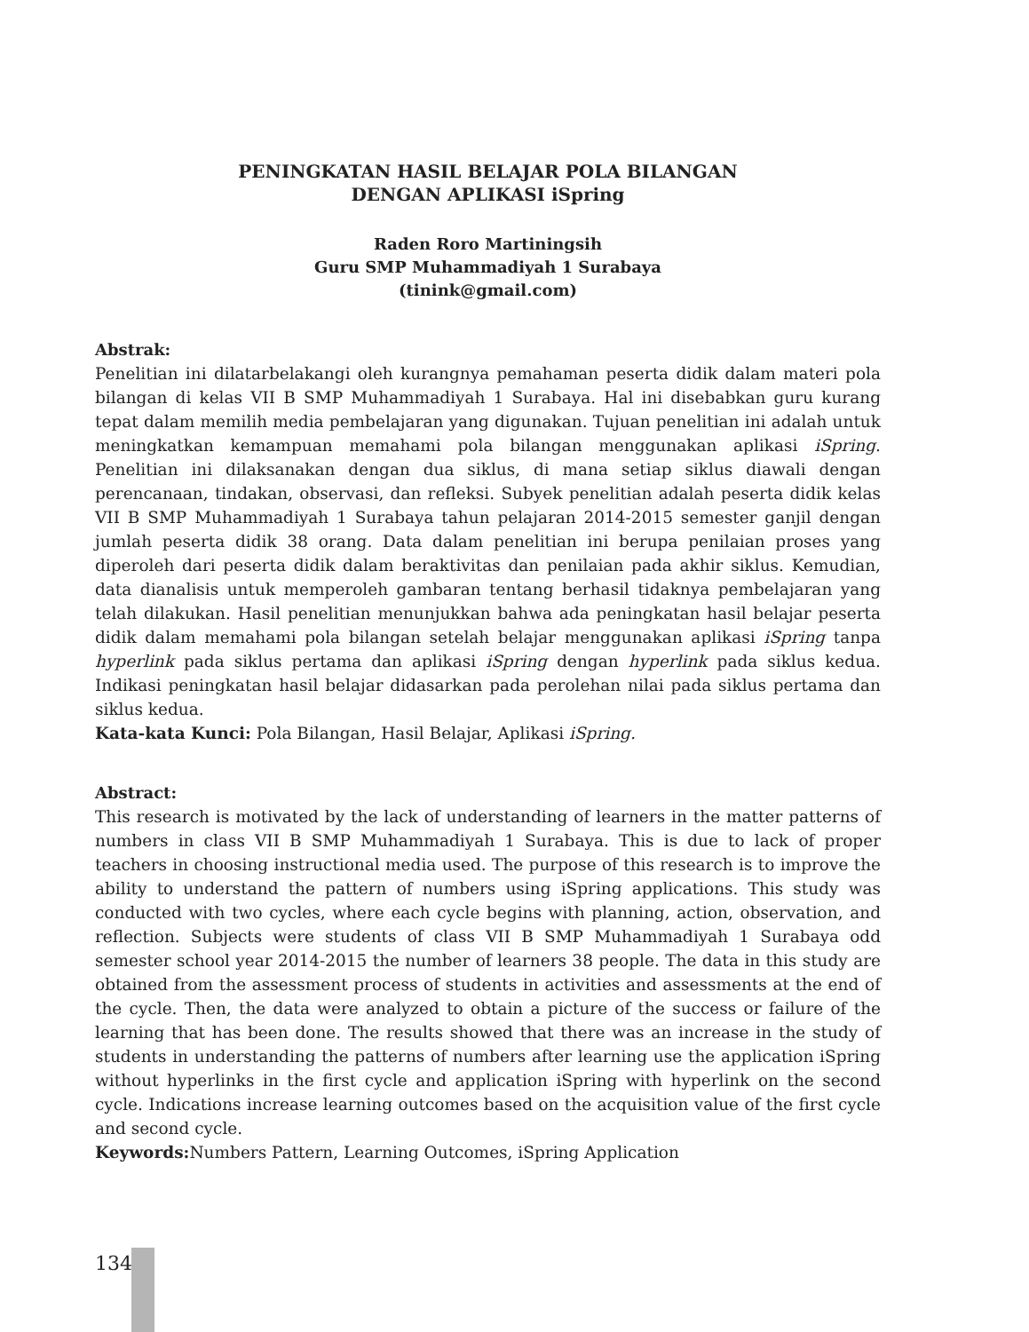PENINGKATAN HASIL BELAJAR POLA BILANGAN
DENGAN APLIKASI iSpring
Raden Roro Martiningsih
Guru SMP Muhammadiyah 1 Surabaya
(tinink@gmail.com)
Abstrak:
Penelitian ini dilatarbelakangi oleh kurangnya pemahaman peserta didik dalam materi pola bilangan di kelas VII B SMP Muhammadiyah 1 Surabaya. Hal ini disebabkan guru kurang tepat dalam memilih media pembelajaran yang digunakan. Tujuan penelitian ini adalah untuk meningkatkan kemampuan memahami pola bilangan menggunakan aplikasi iSpring. Penelitian ini dilaksanakan dengan dua siklus, di mana setiap siklus diawali dengan perencanaan, tindakan, observasi, dan refleksi. Subyek penelitian adalah peserta didik kelas VII B SMP Muhammadiyah 1 Surabaya tahun pelajaran 2014-2015 semester ganjil dengan jumlah peserta didik 38 orang. Data dalam penelitian ini berupa penilaian proses yang diperoleh dari peserta didik dalam beraktivitas dan penilaian pada akhir siklus. Kemudian, data dianalisis untuk memperoleh gambaran tentang berhasil tidaknya pembelajaran yang telah dilakukan. Hasil penelitian menunjukkan bahwa ada peningkatan hasil belajar peserta didik dalam memahami pola bilangan setelah belajar menggunakan aplikasi iSpring tanpa hyperlink pada siklus pertama dan aplikasi iSpring dengan hyperlink pada siklus kedua. Indikasi peningkatan hasil belajar didasarkan pada perolehan nilai pada siklus pertama dan siklus kedua.
Kata-kata Kunci: Pola Bilangan, Hasil Belajar, Aplikasi iSpring.
Abstract:
This research is motivated by the lack of understanding of learners in the matter patterns of numbers in class VII B SMP Muhammadiyah 1 Surabaya. This is due to lack of proper teachers in choosing instructional media used. The purpose of this research is to improve the ability to understand the pattern of numbers using iSpring applications. This study was conducted with two cycles, where each cycle begins with planning, action, observation, and reflection. Subjects were students of class VII B SMP Muhammadiyah 1 Surabaya odd semester school year 2014-2015 the number of learners 38 people. The data in this study are obtained from the assessment process of students in activities and assessments at the end of the cycle. Then, the data were analyzed to obtain a picture of the success or failure of the learning that has been done. The results showed that there was an increase in the study of students in understanding the patterns of numbers after learning use the application iSpring without hyperlinks in the first cycle and application iSpring with hyperlink on the second cycle. Indications increase learning outcomes based on the acquisition value of the first cycle and second cycle.
Keywords: Numbers Pattern, Learning Outcomes, iSpring Application
134